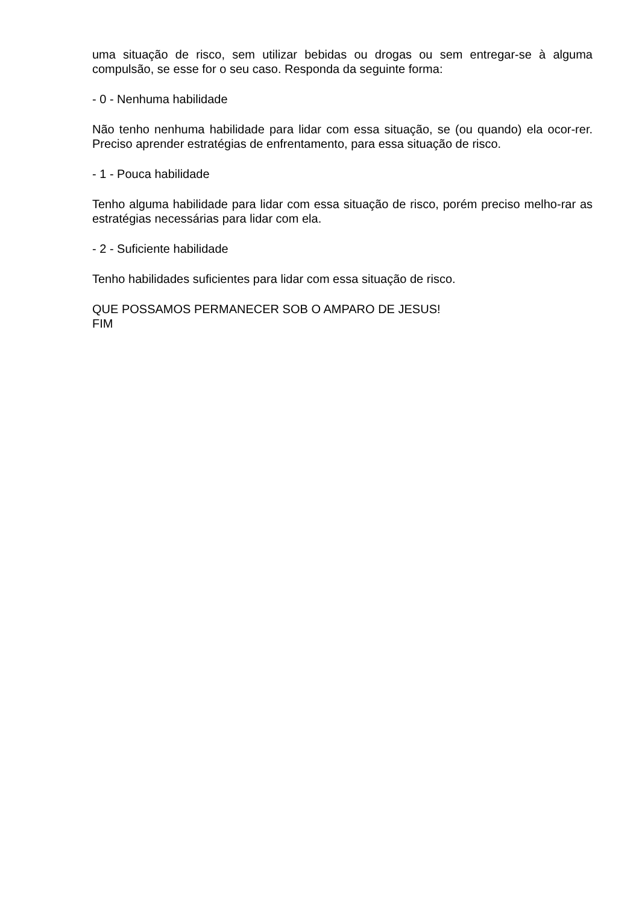uma situação de risco, sem utilizar bebidas ou drogas ou sem entregar-se à alguma compulsão, se esse for o seu caso. Responda da seguinte forma:
- 0 - Nenhuma habilidade
Não tenho nenhuma habilidade para lidar com essa situação, se (ou quando) ela ocor-rer. Preciso aprender estratégias de enfrentamento, para essa situação de risco.
- 1 - Pouca habilidade
Tenho alguma habilidade para lidar com essa situação de risco, porém preciso melho-rar as estratégias necessárias para lidar com ela.
- 2 - Suficiente habilidade
Tenho habilidades suficientes para lidar com essa situação de risco.
QUE POSSAMOS PERMANECER SOB O AMPARO DE JESUS!
FIM